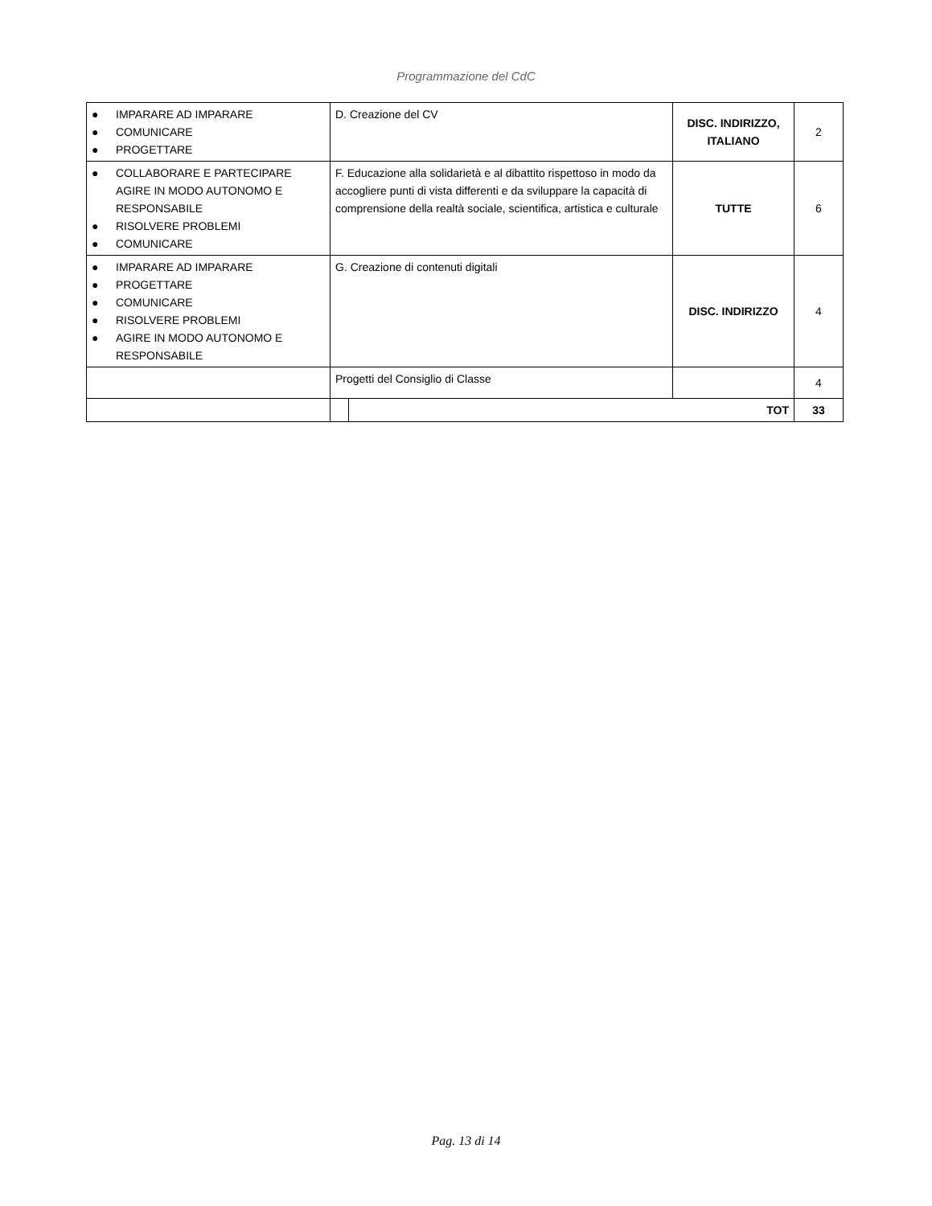Programmazione del CdC
| ● IMPARARE AD IMPARARE ● COMUNICARE ● PROGETTARE | D. Creazione del CV | | DISC. INDIRIZZO, ITALIANO | 2 |
| ● COLLABORARE E PARTECIPARE AGIRE IN MODO AUTONOMO E RESPONSABILE ● RISOLVERE PROBLEMI ● COMUNICARE | F. Educazione alla solidarietà e al dibattito rispettoso in modo da accogliere punti di vista differenti e da sviluppare la capacità di comprensione della realtà sociale, scientifica, artistica e culturale | | TUTTE | 6 |
| ● IMPARARE AD IMPARARE ● PROGETTARE ● COMUNICARE ● RISOLVERE PROBLEMI ● AGIRE IN MODO AUTONOMO E RESPONSABILE | G. Creazione di contenuti digitali | | DISC. INDIRIZZO | 4 |
| | Progetti del Consiglio di Classe | | | 4 |
| | | TOT | | 33 |
Pag. 13 di 14